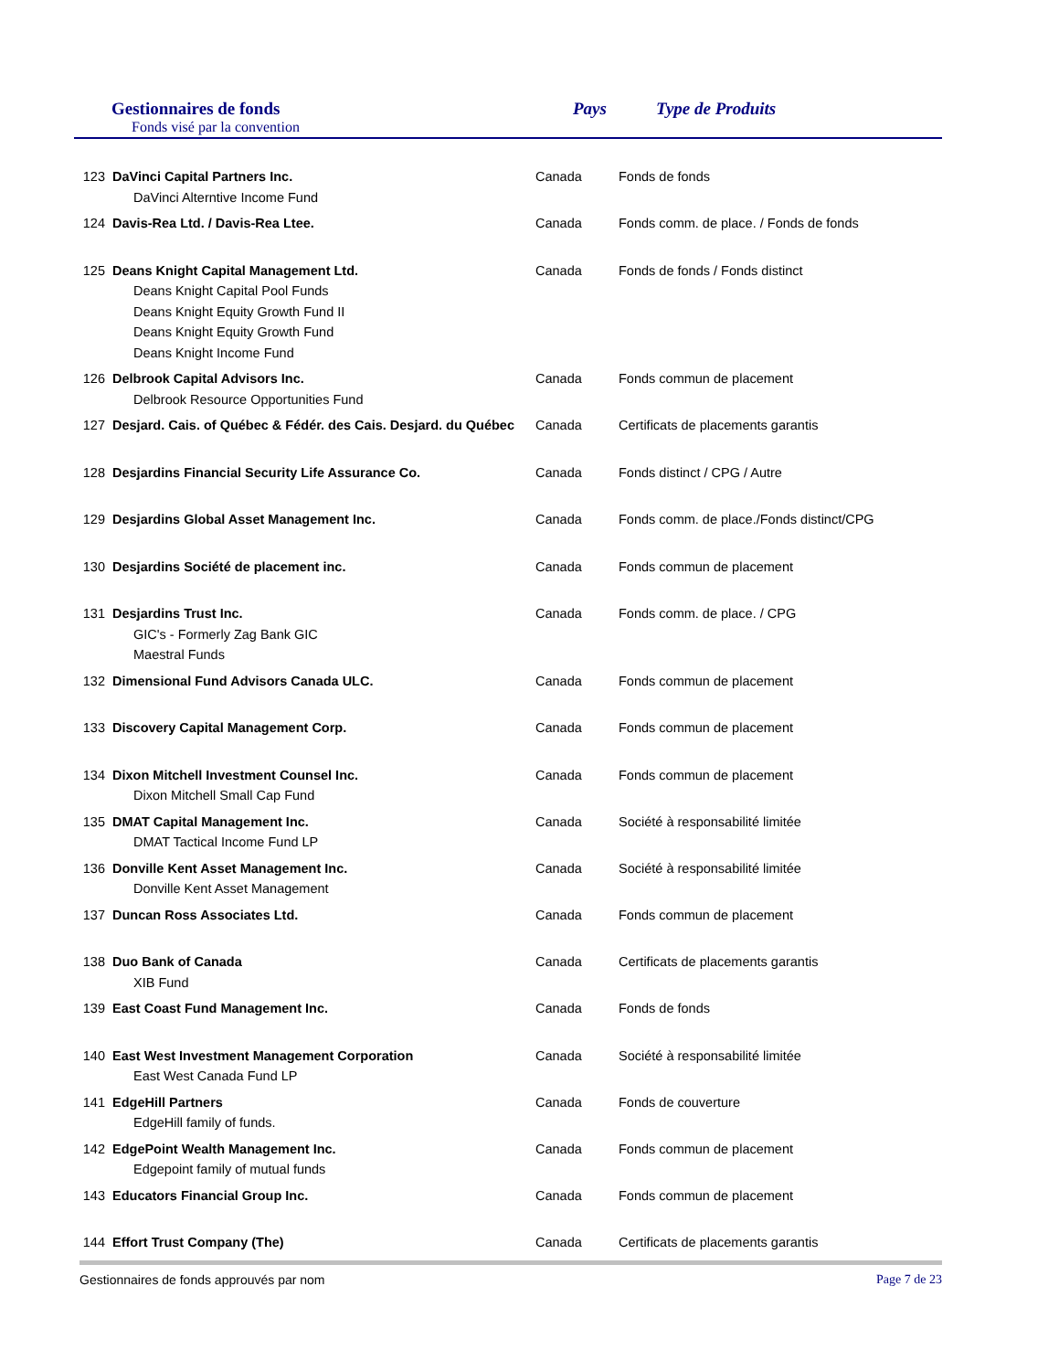Gestionnaires de fonds
Fonds visé par la convention
Pays Type de Produits
| 123 | DaVinci Capital Partners Inc. DaVinci Alterntive Income Fund | Canada | Fonds de fonds |
| 124 | Davis-Rea Ltd. / Davis-Rea Ltee. | Canada | Fonds comm. de place. / Fonds de fonds |
| 125 | Deans Knight Capital Management Ltd. Deans Knight Capital Pool Funds Deans Knight Equity Growth Fund II Deans Knight Equity Growth Fund Deans Knight Income Fund | Canada | Fonds de fonds / Fonds distinct |
| 126 | Delbrook Capital Advisors Inc. Delbrook Resource Opportunities Fund | Canada | Fonds commun de placement |
| 127 | Desjard. Cais. of Québec & Fédér. des Cais. Desjard. du Québec | Canada | Certificats de placements garantis |
| 128 | Desjardins Financial Security Life Assurance Co. | Canada | Fonds distinct / CPG / Autre |
| 129 | Desjardins Global Asset Management Inc. | Canada | Fonds comm. de place./Fonds distinct/CPG |
| 130 | Desjardins Société de placement inc. | Canada | Fonds commun de placement |
| 131 | Desjardins Trust Inc. GIC's - Formerly Zag Bank GIC Maestral Funds | Canada | Fonds comm. de place. / CPG |
| 132 | Dimensional Fund Advisors Canada ULC. | Canada | Fonds commun de placement |
| 133 | Discovery Capital Management Corp. | Canada | Fonds commun de placement |
| 134 | Dixon Mitchell Investment Counsel Inc. Dixon Mitchell Small Cap Fund | Canada | Fonds commun de placement |
| 135 | DMAT Capital Management Inc. DMAT Tactical Income Fund LP | Canada | Société à responsabilité limitée |
| 136 | Donville Kent Asset Management Inc. Donville Kent Asset Management | Canada | Société à responsabilité limitée |
| 137 | Duncan Ross Associates Ltd. | Canada | Fonds commun de placement |
| 138 | Duo Bank of Canada XIB Fund | Canada | Certificats de placements garantis |
| 139 | East Coast Fund Management Inc. | Canada | Fonds de fonds |
| 140 | East West Investment Management Corporation East West Canada Fund LP | Canada | Société à responsabilité limitée |
| 141 | EdgeHill Partners EdgeHill family of funds. | Canada | Fonds de couverture |
| 142 | EdgePoint Wealth Management Inc. Edgepoint family of mutual funds | Canada | Fonds commun de placement |
| 143 | Educators Financial Group Inc. | Canada | Fonds commun de placement |
| 144 | Effort Trust Company (The) | Canada | Certificats de placements garantis |
Gestionnaires de fonds approuvés par nom Page 7 de 23